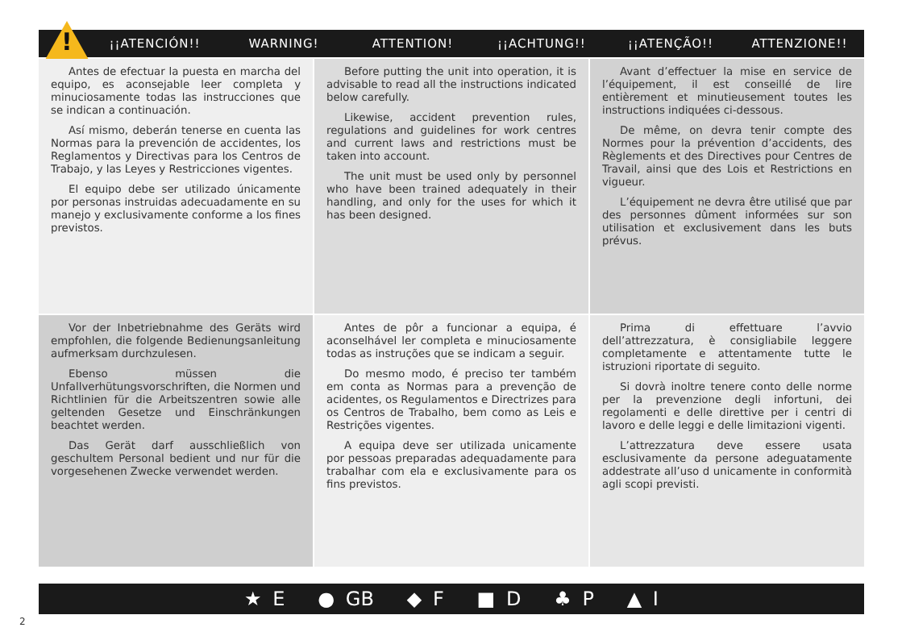¡¡ATENCIÓN!! WARNING! ATTENTION! ¡¡ACHTUNG!! ¡¡ATENÇÃO!! ATTENZIONE!! !
Antes de efectuar la puesta en marcha del equipo, es aconsejable leer completa y minuciosamente todas las instrucciones que se indican a continuación.
Así mismo, deberán tenerse en cuenta las Normas para la prevención de accidentes, los Reglamentos y Directivas para los Centros de Trabajo, y las Leyes y Restricciones vigentes.
El equipo debe ser utilizado únicamente por personas instruidas adecuadamente en su manejo y exclusivamente conforme a los fines previstos.
Before putting the unit into operation, it is advisable to read all the instructions indicated below carefully.
Likewise, accident prevention rules, regulations and guidelines for work centres and current laws and restrictions must be taken into account.
The unit must be used only by personnel who have been trained adequately in their handling, and only for the uses for which it has been designed.
Avant d’effectuer la mise en service de l’équipement, il est conseillé de lire entièrement et minutieusement toutes les instructions indiquées ci-dessous.
De même, on devra tenir compte des Normes pour la prévention d’accidents, des Règlements et des Directives pour Centres de Travail, ainsi que des Lois et Restrictions en vigueur.
L’équipement ne devra être utilisé que par des personnes dûment informées sur son utilisation et exclusivement dans les buts prévus.
Vor der Inbetriebnahme des Geräts wird empfohlen, die folgende Bedienungsanleitung aufmerksam durchzulesen.
Ebenso müssen die Unfallverhütungsvorschriften, die Normen und Richtlinien für die Arbeitszentren sowie alle geltenden Gesetze und Einschränkungen beachtet werden.
Das Gerät darf ausschließlich von geschultem Personal bedient und nur für die vorgesehenen Zwecke verwendet werden.
Antes de pôr a funcionar a equipa, é aconselhável ler completa e minuciosamente todas as instruções que se indicam a seguir.
Do mesmo modo, é preciso ter também em conta as Normas para a prevenção de acidentes, os Regulamentos e Directrizes para os Centros de Trabalho, bem como as Leis e Restrições vigentes.
A equipa deve ser utilizada unicamente por pessoas preparadas adequadamente para trabalhar com ela e exclusivamente para os fins previstos.
Prima di effettuare l’avvio dell’attrezzatura, è consigliabile leggere completamente e attentamente tutte le istruzioni riportate di seguito.
Si dovrà inoltre tenere conto delle norme per la prevenzione degli infortuni, dei regolamenti e delle direttive per i centri di lavoro e delle leggi e delle limitazioni vigenti.
L’attrezzatura deve essere usata esclusivamente da persone adeguatamente addestrate all’uso d unicamente in conformità agli scopi previsti.
★ E ● GB ◆ F ■ D ♣ P ▲ I
2